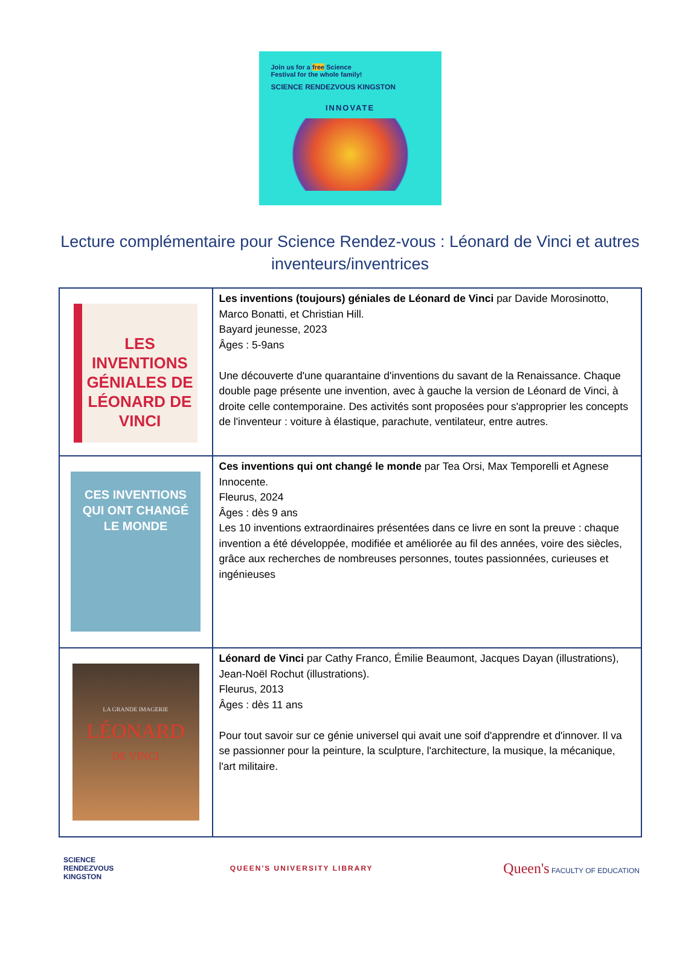Join us for a free Science
Festival for the whole family!
SCIENCE RENDEZVOUS KINGSTON
INNOVATE
Lecture complémentaire pour Science Rendez-vous : Léonard de Vinci et autres inventeurs/inventrices
| LES INVENTIONS GÉNIALES DE LÉONARD DE VINCI | Les inventions (toujours) géniales de Léonard de Vinci par Davide Morosinotto, Marco Bonatti, et Christian Hill. Bayard jeunesse, 2023 Âges : 5-9ans Une découverte d'une quarantaine d'inventions du savant de la Renaissance. Chaque double page présente une invention, avec à gauche la version de Léonard de Vinci, à droite celle contemporaine. Des activités sont proposées pour s'approprier les concepts de l'inventeur : voiture à élastique, parachute, ventilateur, entre autres. |
| CES INVENTIONS QUI ONT CHANGÉ LE MONDE | Ces inventions qui ont changé le monde par Tea Orsi, Max Temporelli et Agnese Innocente. Fleurus, 2024 Âges : dès 9 ans Les 10 inventions extraordinaires présentées dans ce livre en sont la preuve : chaque invention a été développée, modifiée et améliorée au fil des années, voire des siècles, grâce aux recherches de nombreuses personnes, toutes passionnées, curieuses et ingénieuses |
| LA GRANDE IMAGERIE LÉONARD DE VINCI | Léonard de Vinci par Cathy Franco, Émilie Beaumont, Jacques Dayan (illustrations), Jean-Noël Rochut (illustrations). Fleurus, 2013 Âges : dès 11 ans Pour tout savoir sur ce génie universel qui avait une soif d'apprendre et d'innover. Il va se passionner pour la peinture, la sculpture, l'architecture, la musique, la mécanique, l'art militaire. |
SCIENCE RENDEZVOUS KINGSTON
QUEEN'S UNIVERSITY LIBRARY
Queen's FACULTY OF EDUCATION